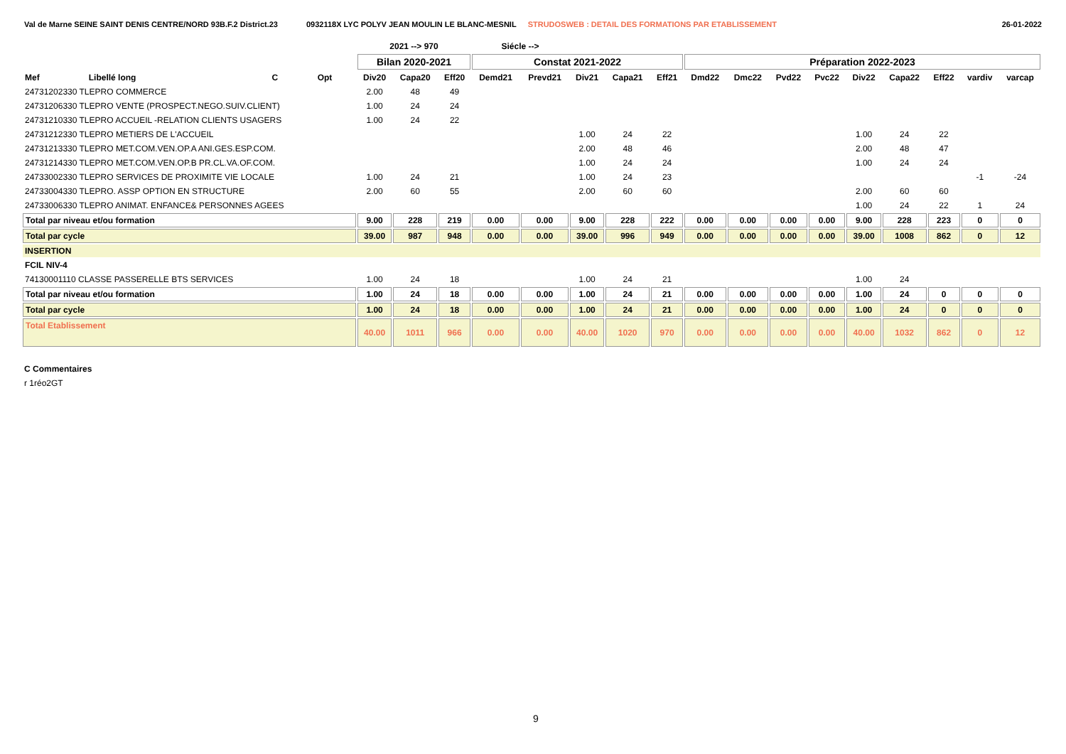Val de Marne SEINE SAINT DENIS CENTRE/NORD 93B.F.2 District.23 0932118X LYC POLYV JEAN MOULIN LE BLANC-MESNIL STRUDOSWEB : DETAIL DES FORMATIONS PAR ETABLISSEMENT 26-01-2022
| | | | | 2021 --> 970 | | | Siécle --> | | | | | | | | | | | | | |
| --- | --- | --- | --- | --- | --- | --- | --- | --- | --- | --- | --- | --- | --- | --- | --- | --- | --- | --- | --- | --- |
| | | | | Bilan 2020-2021 | | | Constat 2021-2022 | | | | | Préparation 2022-2023 | | | | | | | | |
| Mef | Libellé long | C | Opt | Div20 | Capa20 | Eff20 | Demd21 | Prevd21 | Div21 | Capa21 | Eff21 | Dmd22 | Dmc22 | Pvd22 | Pvc22 | Div22 | Capa22 | Eff22 | vardiv | varcap |
| 24731202330 TLEPRO COMMERCE | | | | 2.00 | 48 | 49 | | | | | | | | | | | | | | |
| 24731206330 TLEPRO VENTE (PROSPECT.NEGO.SUIV.CLIENT) | | | | 1.00 | 24 | 24 | | | | | | | | | | | | | | |
| 24731210330 TLEPRO ACCUEIL -RELATION CLIENTS USAGERS | | | | 1.00 | 24 | 22 | | | | | | | | | | | | | | |
| 24731212330 TLEPRO METIERS DE L'ACCUEIL | | | | | | | | | 1.00 | 24 | 22 | | | | | 1.00 | 24 | 22 | | |
| 24731213330 TLEPRO MET.COM.VEN.OP.A ANI.GES.ESP.COM. | | | | | | | | | 2.00 | 48 | 46 | | | | | 2.00 | 48 | 47 | | |
| 24731214330 TLEPRO MET.COM.VEN.OP.B PR.CL.VA.OF.COM. | | | | | | | | | 1.00 | 24 | 24 | | | | | 1.00 | 24 | 24 | | |
| 24733002330 TLEPRO SERVICES DE PROXIMITE VIE LOCALE | | | | 1.00 | 24 | 21 | | | 1.00 | 24 | 23 | | | | | | | | -1 | -24 |
| 24733004330 TLEPRO. ASSP OPTION EN STRUCTURE | | | | 2.00 | 60 | 55 | | | 2.00 | 60 | 60 | | | | | 2.00 | 60 | 60 | | |
| 24733006330 TLEPRO ANIMAT. ENFANCE& PERSONNES AGEES | | | | | | | | | | | | | | | | 1.00 | 24 | 22 | 1 | 24 |
| Total par niveau et/ou formation | | | | 9.00 | 228 | 219 | 0.00 | 0.00 | 9.00 | 228 | 222 | 0.00 | 0.00 | 0.00 | 0.00 | 9.00 | 228 | 223 | 0 | 0 |
| Total par cycle | | | | 39.00 | 987 | 948 | 0.00 | 0.00 | 39.00 | 996 | 949 | 0.00 | 0.00 | 0.00 | 0.00 | 39.00 | 1008 | 862 | 0 | 12 |
| INSERTION | | | | | | | | | | | | | | | | | | | | |
| FCIL NIV-4 | | | | | | | | | | | | | | | | | | | | |
| 74130001110 CLASSE PASSERELLE BTS SERVICES | | | | 1.00 | 24 | 18 | | | 1.00 | 24 | 21 | | | | | 1.00 | 24 | | | |
| Total par niveau et/ou formation | | | | 1.00 | 24 | 18 | 0.00 | 0.00 | 1.00 | 24 | 21 | 0.00 | 0.00 | 0.00 | 0.00 | 1.00 | 24 | 0 | 0 | 0 |
| Total par cycle | | | | 1.00 | 24 | 18 | 0.00 | 0.00 | 1.00 | 24 | 21 | 0.00 | 0.00 | 0.00 | 0.00 | 1.00 | 24 | 0 | 0 | 0 |
| Total Etablissement | | | | 40.00 | 1011 | 966 | 0.00 | 0.00 | 40.00 | 1020 | 970 | 0.00 | 0.00 | 0.00 | 0.00 | 40.00 | 1032 | 862 | 0 | 12 |
C Commentaires
r 1réo2GT
9